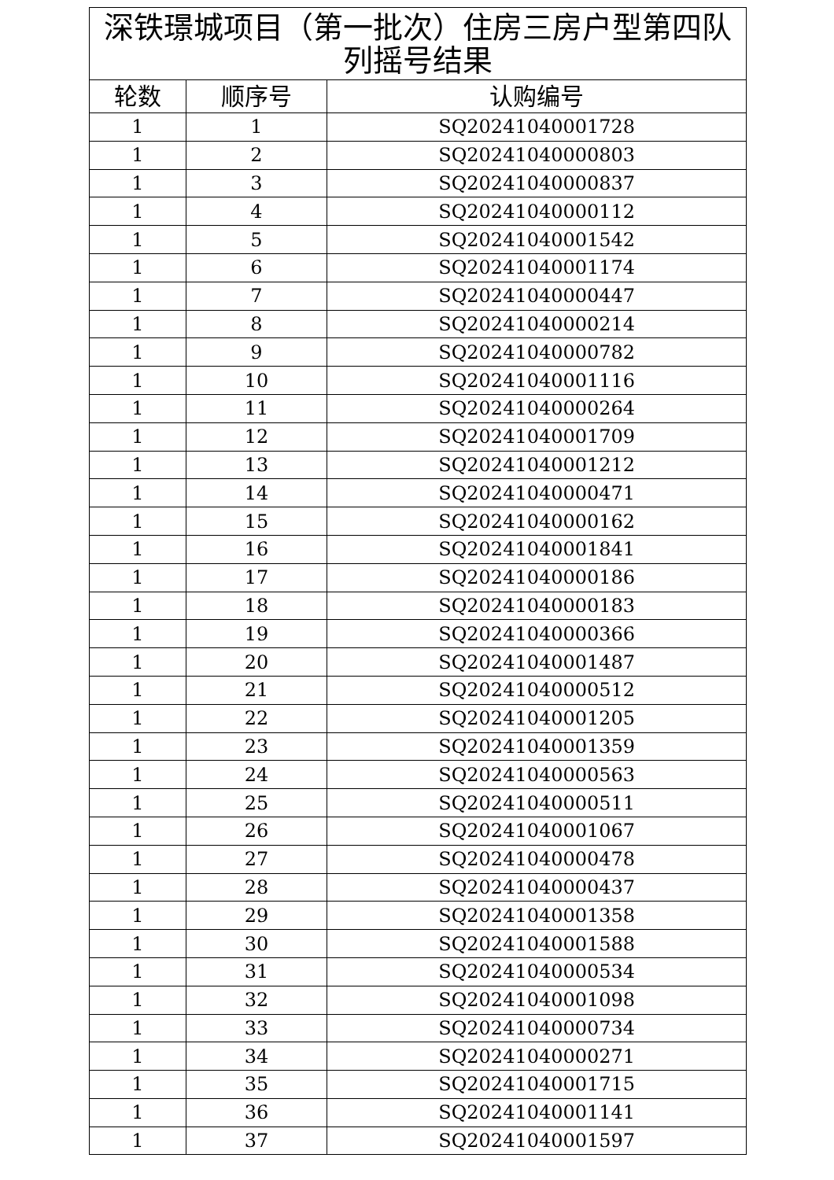| 深铁璟城项目（第一批次）住房三房户型第四队列摇号结果 | | |
| 轮数 | 顺序号 | 认购编号 |
| 1 | 1 | SQ20241040001728 |
| 1 | 2 | SQ20241040000803 |
| 1 | 3 | SQ20241040000837 |
| 1 | 4 | SQ20241040000112 |
| 1 | 5 | SQ20241040001542 |
| 1 | 6 | SQ20241040001174 |
| 1 | 7 | SQ20241040000447 |
| 1 | 8 | SQ20241040000214 |
| 1 | 9 | SQ20241040000782 |
| 1 | 10 | SQ20241040001116 |
| 1 | 11 | SQ20241040000264 |
| 1 | 12 | SQ20241040001709 |
| 1 | 13 | SQ20241040001212 |
| 1 | 14 | SQ20241040000471 |
| 1 | 15 | SQ20241040000162 |
| 1 | 16 | SQ20241040001841 |
| 1 | 17 | SQ20241040000186 |
| 1 | 18 | SQ20241040000183 |
| 1 | 19 | SQ20241040000366 |
| 1 | 20 | SQ20241040001487 |
| 1 | 21 | SQ20241040000512 |
| 1 | 22 | SQ20241040001205 |
| 1 | 23 | SQ20241040001359 |
| 1 | 24 | SQ20241040000563 |
| 1 | 25 | SQ20241040000511 |
| 1 | 26 | SQ20241040001067 |
| 1 | 27 | SQ20241040000478 |
| 1 | 28 | SQ20241040000437 |
| 1 | 29 | SQ20241040001358 |
| 1 | 30 | SQ20241040001588 |
| 1 | 31 | SQ20241040000534 |
| 1 | 32 | SQ20241040001098 |
| 1 | 33 | SQ20241040000734 |
| 1 | 34 | SQ20241040000271 |
| 1 | 35 | SQ20241040001715 |
| 1 | 36 | SQ20241040001141 |
| 1 | 37 | SQ20241040001597 |